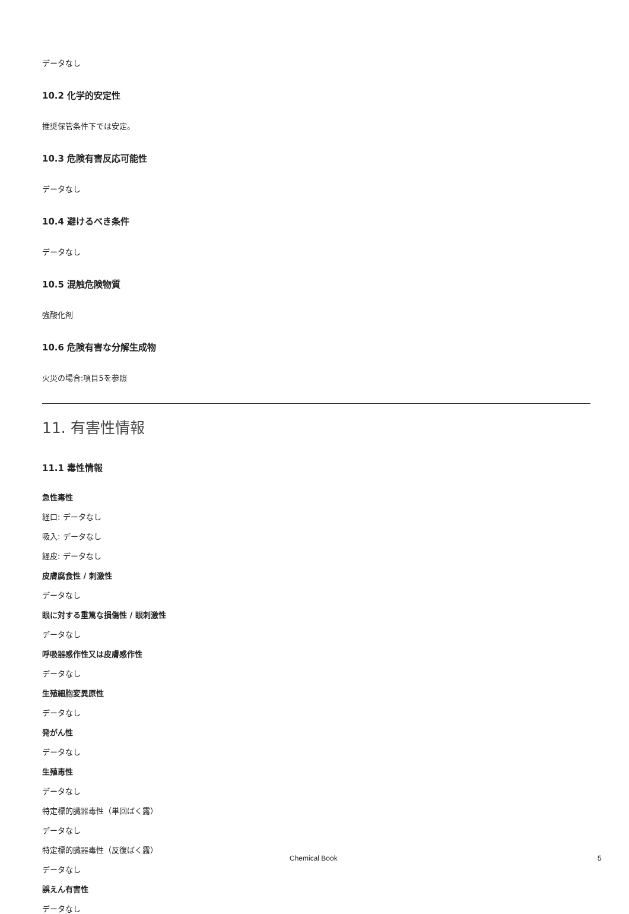データなし
10.2 化学的安定性
推奨保管条件下では安定。
10.3 危険有害反応可能性
データなし
10.4 避けるべき条件
データなし
10.5 混触危険物質
強酸化剤
10.6 危険有害な分解生成物
火災の場合:項目5を参照
11. 有害性情報
11.1 毒性情報
急性毒性
経口: データなし
吸入: データなし
経皮: データなし
皮膚腐食性 / 刺激性
データなし
眼に対する重篤な損傷性 / 眼刺激性
データなし
呼吸器感作性又は皮膚感作性
データなし
生殖細胞変異原性
データなし
発がん性
データなし
生殖毒性
データなし
特定標的臓器毒性（単回ばく露）
データなし
特定標的臓器毒性（反復ばく露）
データなし
誤えん有害性
データなし
Chemical Book 5